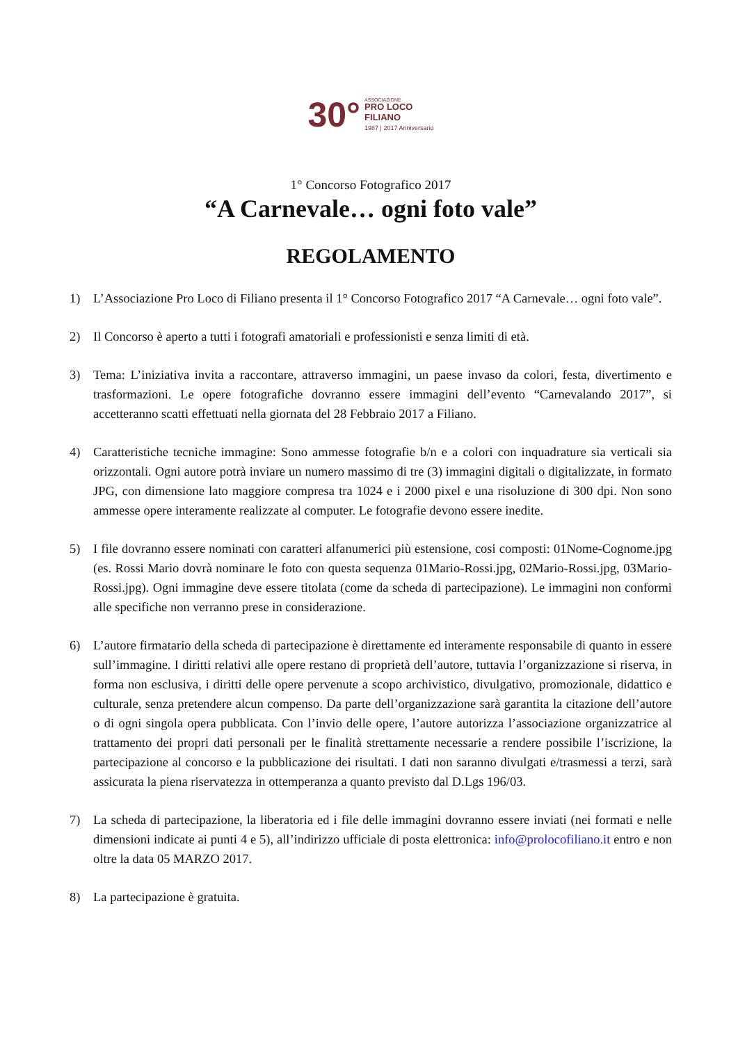30° ASSOCIAZIONE
PRO LOCO
FILIANO
1987 | 2017 Anniversario
1° Concorso Fotografico 2017
“A Carnevale… ogni foto vale”
REGOLAMENTO
1) L’Associazione Pro Loco di Filiano presenta il 1° Concorso Fotografico 2017 “A Carnevale… ogni foto vale”.
2) Il Concorso è aperto a tutti i fotografi amatoriali e professionisti e senza limiti di età.
3) Tema: L’iniziativa invita a raccontare, attraverso immagini, un paese invaso da colori, festa, divertimento e trasformazioni. Le opere fotografiche dovranno essere immagini dell’evento “Carnevalando 2017”, si accetteranno scatti effettuati nella giornata del 28 Febbraio 2017 a Filiano.
4) Caratteristiche tecniche immagine: Sono ammesse fotografie b/n e a colori con inquadrature sia verticali sia orizzontali. Ogni autore potrà inviare un numero massimo di tre (3) immagini digitali o digitalizzate, in formato JPG, con dimensione lato maggiore compresa tra 1024 e i 2000 pixel e una risoluzione di 300 dpi. Non sono ammesse opere interamente realizzate al computer. Le fotografie devono essere inedite.
5) I file dovranno essere nominati con caratteri alfanumerici più estensione, cosi composti: 01Nome-Cognome.jpg (es. Rossi Mario dovrà nominare le foto con questa sequenza 01Mario-Rossi.jpg, 02Mario-Rossi.jpg, 03Mario-Rossi.jpg). Ogni immagine deve essere titolata (come da scheda di partecipazione). Le immagini non conformi alle specifiche non verranno prese in considerazione.
6) L’autore firmatario della scheda di partecipazione è direttamente ed interamente responsabile di quanto in essere sull’immagine. I diritti relativi alle opere restano di proprietà dell’autore, tuttavia l’organizzazione si riserva, in forma non esclusiva, i diritti delle opere pervenute a scopo archivistico, divulgativo, promozionale, didattico e culturale, senza pretendere alcun compenso. Da parte dell’organizzazione sarà garantita la citazione dell’autore o di ogni singola opera pubblicata. Con l’invio delle opere, l’autore autorizza l’associazione organizzatrice al trattamento dei propri dati personali per le finalità strettamente necessarie a rendere possibile l’iscrizione, la partecipazione al concorso e la pubblicazione dei risultati. I dati non saranno divulgati e/trasmessi a terzi, sarà assicurata la piena riservatezza in ottemperanza a quanto previsto dal D.Lgs 196/03.
7) La scheda di partecipazione, la liberatoria ed i file delle immagini dovranno essere inviati (nei formati e nelle dimensioni indicate ai punti 4 e 5), all’indirizzo ufficiale di posta elettronica: info@prolocofiliano.it entro e non oltre la data 05 MARZO 2017.
8) La partecipazione è gratuita.